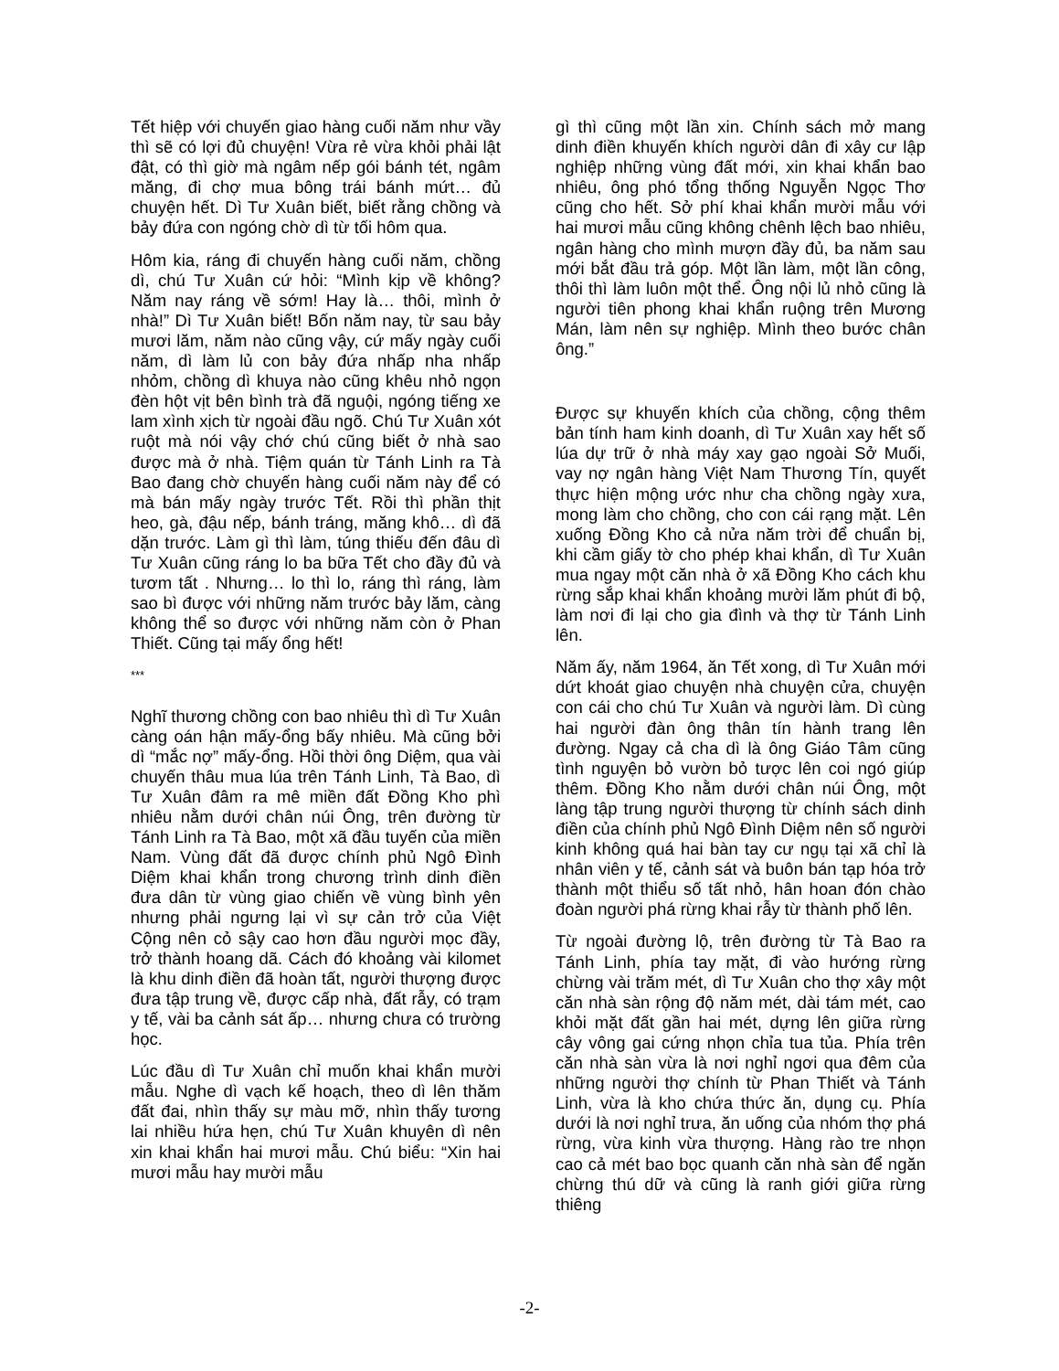Tết hiệp với chuyến giao hàng cuối năm như vầy thì sẽ có lợi đủ chuyện! Vừa rẻ vừa khỏi phải lật đật, có thì giờ mà ngâm nếp gói bánh tét, ngâm măng, đi chợ mua bông trái bánh mứt… đủ chuyện hết. Dì Tư Xuân biết, biết rằng chồng và bảy đứa con ngóng chờ dì từ tối hôm qua.
Hôm kia, ráng đi chuyến hàng cuối năm, chồng dì, chú Tư Xuân cứ hỏi: “Mình kịp về không? Năm nay ráng về sớm! Hay là… thôi, mình ở nhà!” Dì Tư Xuân biết! Bốn năm nay, từ sau bảy mươi lăm, năm nào cũng vậy, cứ mấy ngày cuối năm, dì làm lủ con bảy đứa nhấp nha nhấp nhỏm, chồng dì khuya nào cũng khêu nhỏ ngọn đèn hột vịt bên bình trà đã nguội, ngóng tiếng xe lam xình xịch từ ngoài đầu ngõ. Chú Tư Xuân xót ruột mà nói vậy chớ chú cũng biết ở nhà sao được mà ở nhà. Tiệm quán từ Tánh Linh ra Tà Bao đang chờ chuyến hàng cuối năm này để có mà bán mấy ngày trước Tết. Rồi thì phần thịt heo, gà, đậu nếp, bánh tráng, măng khô… dì đã dặn trước. Làm gì thì làm, túng thiếu đến đâu dì Tư Xuân cũng ráng lo ba bữa Tết cho đầy đủ và tươm tất . Nhưng… lo thì lo, ráng thì ráng, làm sao bì được với những năm trước bảy lăm, càng không thể so được với những năm còn ở Phan Thiết. Cũng tại mấy ổng hết!
***
Nghĩ thương chồng con bao nhiêu thì dì Tư Xuân càng oán hận mấy-ổng bấy nhiêu. Mà cũng bởi dì “mắc nợ” mấy-ổng. Hồi thời ông Diệm, qua vài chuyến thâu mua lúa trên Tánh Linh, Tà Bao, dì Tư Xuân đâm ra mê miền đất Đồng Kho phì nhiêu nằm dưới chân núi Ông, trên đường từ Tánh Linh ra Tà Bao, một xã đầu tuyến của miền Nam. Vùng đất đã được chính phủ Ngô Đình Diệm khai khẩn trong chương trình dinh điền đưa dân từ vùng giao chiến về vùng bình yên nhưng phải ngưng lại vì sự cản trở của Việt Cộng nên cỏ sậy cao hơn đầu người mọc đầy, trở thành hoang dã. Cách đó khoảng vài kilomet là khu dinh điền đã hoàn tất, người thượng được đưa tập trung về, được cấp nhà, đất rẫy, có trạm y tế, vài ba cảnh sát ấp… nhưng chưa có trường học.
Lúc đầu dì Tư Xuân chỉ muốn khai khẩn mười mẫu. Nghe dì vạch kế hoạch, theo dì lên thăm đất đai, nhìn thấy sự màu mỡ, nhìn thấy tương lai nhiều hứa hẹn, chú Tư Xuân khuyên dì nên xin khai khẩn hai mươi mẫu. Chú biểu: “Xin hai mươi mẫu hay mười mẫu
gì thì cũng một lần xin. Chính sách mở mang dinh điền khuyến khích người dân đi xây cư lập nghiệp những vùng đất mới, xin khai khẩn bao nhiêu, ông phó tổng thống Nguyễn Ngọc Thơ cũng cho hết. Sở phí khai khẩn mười mẫu với hai mươi mẫu cũng không chênh lệch bao nhiêu, ngân hàng cho mình mượn đầy đủ, ba năm sau mới bắt đầu trả góp. Một lần làm, một lần công, thôi thì làm luôn một thể. Ông nội lủ nhỏ cũng là người tiên phong khai khẩn ruộng trên Mương Mán, làm nên sự nghiệp. Mình theo bước chân ông.”
Được sự khuyến khích của chồng, cộng thêm bản tính ham kinh doanh, dì Tư Xuân xay hết số lúa dự trữ ở nhà máy xay gạo ngoài Sở Muối, vay nợ ngân hàng Việt Nam Thương Tín, quyết thực hiện mộng ước như cha chồng ngày xưa, mong làm cho chồng, cho con cái rạng mặt. Lên xuống Đồng Kho cả nửa năm trời để chuẩn bị, khi cầm giấy tờ cho phép khai khẩn, dì Tư Xuân mua ngay một căn nhà ở xã Đồng Kho cách khu rừng sắp khai khẩn khoảng mười lăm phút đi bộ, làm nơi đi lại cho gia đình và thợ từ Tánh Linh lên.
Năm ấy, năm 1964, ăn Tết xong, dì Tư Xuân mới dứt khoát giao chuyện nhà chuyện cửa, chuyện con cái cho chú Tư Xuân và người làm. Dì cùng hai người đàn ông thân tín hành trang lên đường. Ngay cả cha dì là ông Giáo Tâm cũng tình nguyện bỏ vườn bỏ tược lên coi ngó giúp thêm. Đồng Kho nằm dưới chân núi Ông, một làng tập trung người thượng từ chính sách dinh điền của chính phủ Ngô Đình Diệm nên số người kinh không quá hai bàn tay cư ngụ tại xã chỉ là nhân viên y tế, cảnh sát và buôn bán tạp hóa trở thành một thiểu số tất nhỏ, hân hoan đón chào đoàn người phá rừng khai rẫy từ thành phố lên.
Từ ngoài đường lộ, trên đường từ Tà Bao ra Tánh Linh, phía tay mặt, đi vào hướng rừng chừng vài trăm mét, dì Tư Xuân cho thợ xây một căn nhà sàn rộng độ năm mét, dài tám mét, cao khỏi mặt đất gần hai mét, dựng lên giữa rừng cây vông gai cứng nhọn chỉa tua tủa. Phía trên căn nhà sàn vừa là nơi nghỉ ngơi qua đêm của những người thợ chính từ Phan Thiết và Tánh Linh, vừa là kho chứa thức ăn, dụng cụ. Phía dưới là nơi nghỉ trưa, ăn uống của nhóm thợ phá rừng, vừa kinh vừa thượng. Hàng rào tre nhọn cao cả mét bao bọc quanh căn nhà sàn để ngăn chừng thú dữ và cũng là ranh giới giữa rừng thiêng
-2-